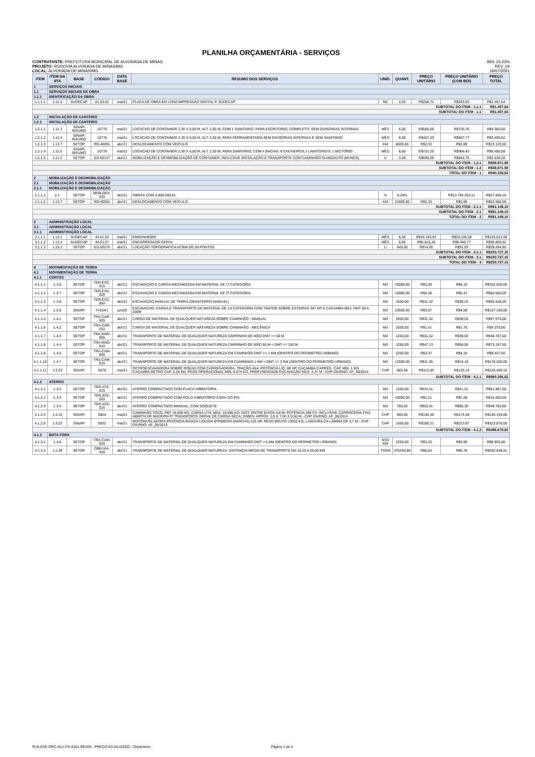PLANILHA ORÇAMENTÁRIA - SERVIÇOS
CONTRATANTE: PREFEITURA MUNICIPAL DE ALVORADA DE MINAS
PROJETO: RODOVIA ALVORADA DE MINAS/MG
LOCAL: ALVORADA DE MINAS/MG
BDI: 24,23%
REV_04
16/07/2021
| ITEM | ITEM DA ATA | BASE | CÓDIGO | DATA BASE | RESUMO DOS SERVIÇOS | UNID. | QUANT. | PREÇO UNITÁRIO | PREÇO UNITÁRIO (COM BDI) | PREÇO TOTAL |
| --- | --- | --- | --- | --- | --- | --- | --- | --- | --- | --- |
| 1 | SERVIÇOS INICIAIS | | | | | | | | | |
| 1.1 | SERVIÇOS INICIAIS DE OBRA | | | | | | | | | |
| 1.1.1 | IDENTIFICAÇÃO DA OBRA | | | | | | | | | |
| 1.1.1.1 | 1.11.1 | SUDECAP | 01.03.02 | mai/21 | PLACA DE OBRA EM LONA IMPRESSAO DIGITAL P. SUDECAP | M2 | 4,50 | R$260,74 | R$323,92 | R$1.457,64 |
| SUBTOTAL DO ITEM - 1.1.1 | | | | | | | | | | R$1.457,64 |
| SUBTOTAL DO ITEM - 1.1 | | | | | | | | | | R$1.457,64 |
| 1.2 | INSTALAÇÃO DE CANTEIRO | | | | | | | | | |
| 1.2.1 | INSTALAÇÃO DE CANTEIRO | | | | | | | | | |
| 1.2.1.1 | 1.11.3 | SINAPI INSUMO | 10775 | mai/21 | LOCACAO DE CONTAINER 2,30 X 6,00 M, ALT. 2,50 M, COM 1 SANITARIO, PARA ESCRITORIO, COMPLETO, SEM DIVISORIAS INTERNAS | MÊS | 6,00 | R$585,00 | R$726,75 | R$4.360,50 |
| 1.2.1.2 | 1.11.4 | SINAPI INSUMO | 10776 | mai/21 | LOCACAO DE CONTAINER 2,30 X 6,00 M, ALT. 2,50 M, PARA FERRAMENTARIA SEM DIVISORIAS INTERNAS E SEM SANITARIO | MÊS | 6,00 | R$457,03 | R$567,77 | R$3.406,62 |
| 1.2.1.3 | 1.13.7 | SETOP | RO-40091 | abr/21 | DESLOCAMENTO COM VEÍCULO | KM | 8000,00 | R$2,33 | R$2,89 | R$23.120,00 |
| 1.2.1.4 | 1.11.5 | SINAPI INSUMO | 10778 | mai/21 | LOCACAO DE CONTAINER 2,30 X 6,00 M, ALT. 2,50 M, PARA SANITARIO, COM 4 BACIAS, 8 CHUVEIROS,1 LAVATORIO E 1 MICTORIO | MÊS | 6,00 | R$731,25 | R$908,43 | R$5.450,58 |
| 1.2.1.5 | 1.11.2 | SETOP | ED-50137 | abr/21 | MOBILIZAÇÃO E DESMOBILIZAÇÃO DE CONTAINER, INCLUSIVE INSTALAÇÃO E TRANSPORTE COM CAMINHÃO GUINDAUTO (MUNCK) | U | 3,00 | R$680,00 | R$844,76 | R$2.534,28 |
| SUBTOTAL DO ITEM - 1.2.1 | | | | | | | | | | R$38.871,98 |
| SUBTOTAL DO ITEM - 1.2 | | | | | | | | | | R$38.871,98 |
| TOTAL DO ITEM - 1 | | | | | | | | | | R$40.329,62 |
| 2 | MOBILIZAÇÃO E DESMOBILIZAÇÃO | | | | | | | | | |
| 2.1 | MOBILIZAÇÃO E DESMOBILIZAÇÃO | | | | | | | | | |
| 2.1.1 | MOBILIZAÇÃO E DESMOBILIZAÇÃO | | | | | | | | | |
| 2.1.1.1 | 2.1 | SETOP | MOB-DES-030 | abr/21 | OBRAS COM 3.000.000,01 | % | 0,20% | | R$13.784.553,11 | R$27.569,10 |
| 2.1.1.2 | 1.13.7 | SETOP | RO-40091 | abr/21 | DESLOCAMENTO COM VEÍCULO | KM | 22000,00 | R$2,33 | R$2,89 | R$63.580,00 |
| SUBTOTAL DO ITEM - 2.1.1 | | | | | | | | | | R$91.149,10 |
| SUBTOTAL DO ITEM - 2.1 | | | | | | | | | | R$91.149,10 |
| TOTAL DO ITEM - 2 | | | | | | | | | | R$91.149,10 |
| 3 | ADMINISTRAÇÃO LOCAL | | | | | | | | | |
| 3.1 | ADMINISTRAÇÃO LOCAL | | | | | | | | | |
| 3.1.1 | ADMINISTRAÇÃO LOCAL | | | | | | | | | |
| 3.1.1.1 | 1.13.1 | SUDECAP | 44.01.03 | mai/21 | ENGENHEIRO | MÊS | 6,00 | R$16.183,92 | R$20.105,28 | R$120.631,68 |
| 3.1.1.2 | 1.13.4 | SUDECAP | 44.01.07 | mai/21 | ENCARREGADO GERAL | MÊS | 6,00 | R$6.815,40 | R$8.466,77 | R$50.800,62 |
| 3.1.1.3 | 1.10.1 | SETOP | ED-50276 | abr/21 | LOCAÇÃO TOPOGRÁFICA ACIMA DE 50 PONTOS | U | 645,00 | R$74,00 | R$91,93 | R$59.294,85 |
| SUBTOTAL DO ITEM - 3.1.1 | | | | | | | | | | R$230.727,15 |
| SUBTOTAL DO ITEM - 3.1 | | | | | | | | | | R$230.727,15 |
| TOTAL DO ITEM - 3 | | | | | | | | | | R$230.727,15 |
| 4 | MOVIMENTAÇÃO DE TERRA | | | | | | | | | |
| 4.1 | MOVIMENTAÇÃO DE TERRA | | | | | | | | | |
| 4.1.1 | CORTES | | | | | | | | | |
| 4.1.1.1 | 1.3.6 | SETOP | TER-ESC-015 | abr/21 | ESCAVAÇÃO E CARGA MECANIZADA EM MATERIAL DE 1ª CATEGORIA | M3 | 25000,00 | R$3,30 | R$4,10 | R$102.500,00 |
| 4.1.1.2 | 1.3.7 | SETOP | TER-ESC-020 | abr/21 | ESCAVAÇÃO E CARGA MECANIZADA EM MATERIAL DE 2ª CATEGORIA | M3 | 15000,00 | R$4,40 | R$5,47 | R$82.050,00 |
| 4.1.1.3 | 1.3.8 | SETOP | TER-ESC-050 | abr/21 | ESCAVAÇÃO MANUAL DE TERRA (DESATERRO MANUAL) | M3 | 1500,00 | R$31,42 | R$39,03 | R$58.545,00 |
| 4.1.1.4 | 1.5.5 | SINAPI | 74154/1 | jun/20 | ESCAVACAO, CARGA E TRANSPORTE DE MATERIAL DE 1A CATEGORIA COM TRATOR SOBRE ESTEIRAS 347 HP E CACAMBA 6M3, DMT 50 A 200M | M3 | 23500,00 | R$3,67 | R$4,56 | R$107.160,00 |
| 4.1.1.5 | 1.4.1 | SETOP | TRA-CAR-005 | abr/21 | CARGA DE MATERIAL DE QUALQUER NATUREZA SOBRE CAMINHÃO - MANUAL | M3 | 2500,00 | R$31,42 | R$39,03 | R$97.575,00 |
| 4.1.1.6 | 1.4.2 | SETOP | TRA-CAR-010 | abr/21 | CARGA DE MATERIAL DE QUALQUER NATUREZA SOBRE CAMINHÃO - MECÂNICA | M3 | 2500,00 | R$1,41 | R$1,75 | R$4.375,00 |
| 4.1.1.7 | 1.4.3 | SETOP | TRA-MAO-005 | abr/21 | TRANSPORTE DE MATERIAL DE QUALQUER NATUREZA CARRINHO DE MÃO DMT <= 50 M | M3 | 1250,00 | R$31,42 | R$39,03 | R$48.787,50 |
| 4.1.1.8 | 1.4.4 | SETOP | TRA-MAO-010 | abr/21 | TRANSPORTE DE MATERIAL DE QUALQUER NATUREZA CARRINHO DE MÃO 50 M < DMT <= 100 M | M3 | 1250,00 | R$47,13 | R$58,55 | R$73.187,50 |
| 4.1.1.9 | 1.4.5 | SETOP | TRA-CAM-005 | abr/21 | TRANSPORTE DE MATERIAL DE QUALQUER NATUREZA EM CAMINHÃO DMT <= 1 KM (DENTRO DO PERÍMETRO URBANO) | M3 | 2250,00 | R$3,37 | R$4,19 | R$9.427,50 |
| 4.1.1.10 | 1.4.7 | SETOP | TRA-CAM-010 | abr/21 | TRANSPORTE DE MATERIAL DE QUALQUER NATUREZA EM CAMINHAO 1 KM < DMT <= 2 KM (DENTRO DO PERÍMETRO URBANO) | M3 | 12500,00 | R$11,35 | R$14,10 | R$176.250,00 |
| 4.1.1.11 | 1.3.23 | SINAPI | 5678 | mai/21 | RETROESCAVADEIRA SOBRE RODAS COM CARREGADEIRA, TRAÇÃO 4X4, POTÊNCIA LÍQ. 88 HP, CAÇAMBA CARREG. CAP. MÍN. 1 M3, CAÇAMBA RETRO CAP. 0,26 M3, PESO OPERACIONAL MÍN. 6.674 KG, PROFUNDIDADE ESCAVAÇÃO MÁX. 4,37 M - CHP DIURNO. AF_06/2014 | CHP | 865,38 | R$112,00 | R$139,14 | R$120.409,12 |
| SUBTOTAL DO ITEM - 4.1.1 | | | | | | | | | | R$880.266,62 |
| 4.1.2 | ATERRO | | | | | | | | | |
| 4.1.2.1 | 1.3.2 | SETOP | TER-ATE-010 | abr/21 | ATERRO COMPACTADO COM PLACA VIBRATÓRIA | M3 | 1250,00 | R$33,41 | R$41,51 | R$51.887,50 |
| 4.1.2.2 | 1.3.3 | SETOP | TER-ATE-020 | abr/21 | ATERRO COMPACTADO COM ROLO VIBRATÓRIO A 95% DO P.N. | M3 | 10000,00 | R$1,21 | R$1,50 | R$15.000,00 |
| 4.1.2.3 | 1.3.4 | SETOP | TER-ATE-015 | abr/21 | ATERRO COMPACTADO MANUAL, COM SOQUETE | M3 | 750,00 | R$53,41 | R$66,35 | R$49.762,50 |
| 4.1.2.4 | 1.4.10 | SINAPI | 5824 | mai/21 | CAMINHÃO TOCO, PBT 16.000 KG, CARGA ÚTIL MÁX. 10.685 KG, DIST. ENTRE EIXOS 4,8 M, POTÊNCIA 189 CV, INCLUSIVE CARROCERIA FIXA ABERTA DE MADEIRA P/ TRANSPORTE GERAL DE CARGA SECA, DIMEN. APROX. 2,5 X 7,00 X 0,50 M - CHP DIURNO. AF_06/2014 | CHP | 895,00 | R$140,45 | R$174,48 | R$156.159,60 |
| 4.1.2.5 | 1.3.22 | SINAPI | 5932 | mai/21 | MOTONIVELADORA POTÊNCIA BÁSICA LÍQUIDA (PRIMEIRA MARCHA) 125 HP, PESO BRUTO 13032 KG, LARGURA DA LÂMINA DE 3,7 M - CHP DIURNO. AF_06/2014 | CHP | 1000,00 | R$180,21 | R$223,87 | R$223.870,00 |
| SUBTOTAL DO ITEM - 4.1.2 | | | | | | | | | | R$496.679,60 |
| 4.1.3 | BOTA FORA | | | | | | | | | |
| 4.1.3.1 | 1.4.6 | SETOP | TRA-CAM-020 | abr/21 | TRANSPORTE DE MATERIAL DE QUALQUER NATUREZA EM CAMINHÃO DMT > 5 KM (DENTRO DO PERÍMETRO URBANO) | M3X KM | 2250,00 | R$3,20 | R$3,98 | R$8.955,00 |
| 4.1.3.2 | 1.1.39 | SETOP | OBR-VIA-420 | abr/21 | TRANSPORTE DE MATERIAL DE QUALQUER NATUREZA. DISTANCIA MÉDIA DE TRANSPORTE DE 15,10 A 20,00 KM | TXKM | 375433,86 | R$0,63 | R$0,78 | R$292.838,41 |
PLN-EXE-ORC-ALV-ITA-0101-REV04 - PREÇO ATUALIZADO - Orçamento Página 1 de 4